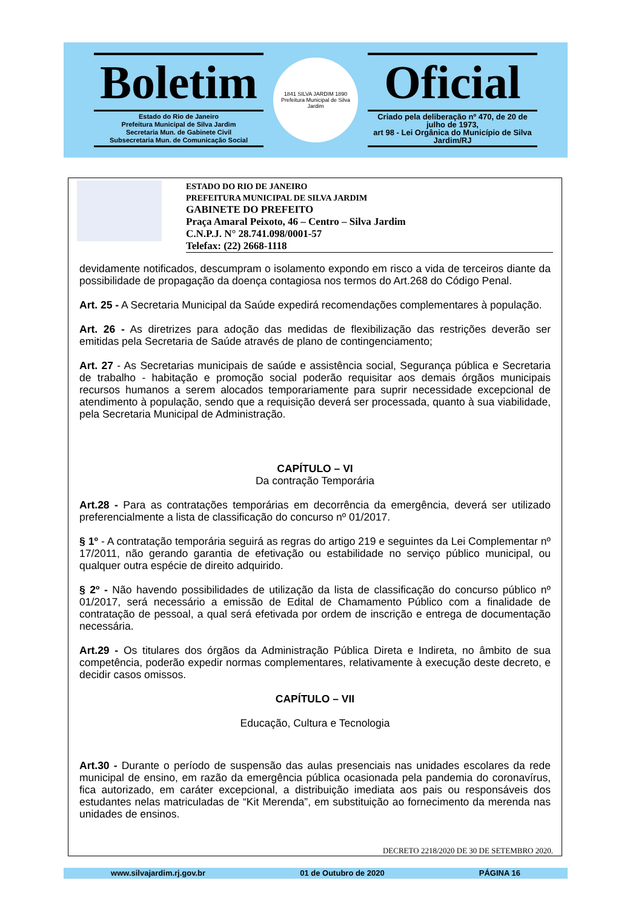Boletim
Estado do Rio de Janeiro
Prefeitura Municipal de Silva Jardim
Secretaria Mun. de Gabinete Civil
Subsecretaria Mun. de Comunicação Social
1841 SILVA JARDIM 1890
Prefeitura Municipal de Silva Jardim
Oficial
Criado pela deliberação nº 470, de 20 de julho de 1973,
art 98 - Lei Orgânica do Município de Silva Jardim/RJ
ESTADO DO RIO DE JANEIRO
PREFEITURA MUNICIPAL DE SILVA JARDIM
GABINETE DO PREFEITO
Praça Amaral Peixoto, 46 – Centro – Silva Jardim
C.N.P.J. N° 28.741.098/0001-57
Telefax: (22) 2668-1118
devidamente notificados, descumpram o isolamento expondo em risco a vida de terceiros diante da possibilidade de propagação da doença contagiosa nos termos do Art.268 do Código Penal.
Art. 25 - A Secretaria Municipal da Saúde expedirá recomendações complementares à população.
Art. 26 - As diretrizes para adoção das medidas de flexibilização das restrições deverão ser emitidas pela Secretaria de Saúde através de plano de contingenciamento;
Art. 27 - As Secretarias municipais de saúde e assistência social, Segurança pública e Secretaria de trabalho - habitação e promoção social poderão requisitar aos demais órgãos municipais recursos humanos a serem alocados temporariamente para suprir necessidade excepcional de atendimento à população, sendo que a requisição deverá ser processada, quanto à sua viabilidade, pela Secretaria Municipal de Administração.
CAPÍTULO – VI
Da contração Temporária
Art.28 - Para as contratações temporárias em decorrência da emergência, deverá ser utilizado preferencialmente a lista de classificação do concurso nº 01/2017.
§ 1º - A contratação temporária seguirá as regras do artigo 219 e seguintes da Lei Complementar nº 17/2011, não gerando garantia de efetivação ou estabilidade no serviço público municipal, ou qualquer outra espécie de direito adquirido.
§ 2º - Não havendo possibilidades de utilização da lista de classificação do concurso público nº 01/2017, será necessário a emissão de Edital de Chamamento Público com a finalidade de contratação de pessoal, a qual será efetivada por ordem de inscrição e entrega de documentação necessária.
Art.29 - Os titulares dos órgãos da Administração Pública Direta e Indireta, no âmbito de sua competência, poderão expedir normas complementares, relativamente à execução deste decreto, e decidir casos omissos.
CAPÍTULO – VII
Educação, Cultura e Tecnologia
Art.30 - Durante o período de suspensão das aulas presenciais nas unidades escolares da rede municipal de ensino, em razão da emergência pública ocasionada pela pandemia do coronavírus, fica autorizado, em caráter excepcional, a distribuição imediata aos pais ou responsáveis dos estudantes nelas matriculadas de “Kit Merenda”, em substituição ao fornecimento da merenda nas unidades de ensinos.
DECRETO 2218/2020 DE 30 DE SETEMBRO 2020.
www.silvajardim.rj.gov.br 01 de Outubro de 2020 PÁGINA 16